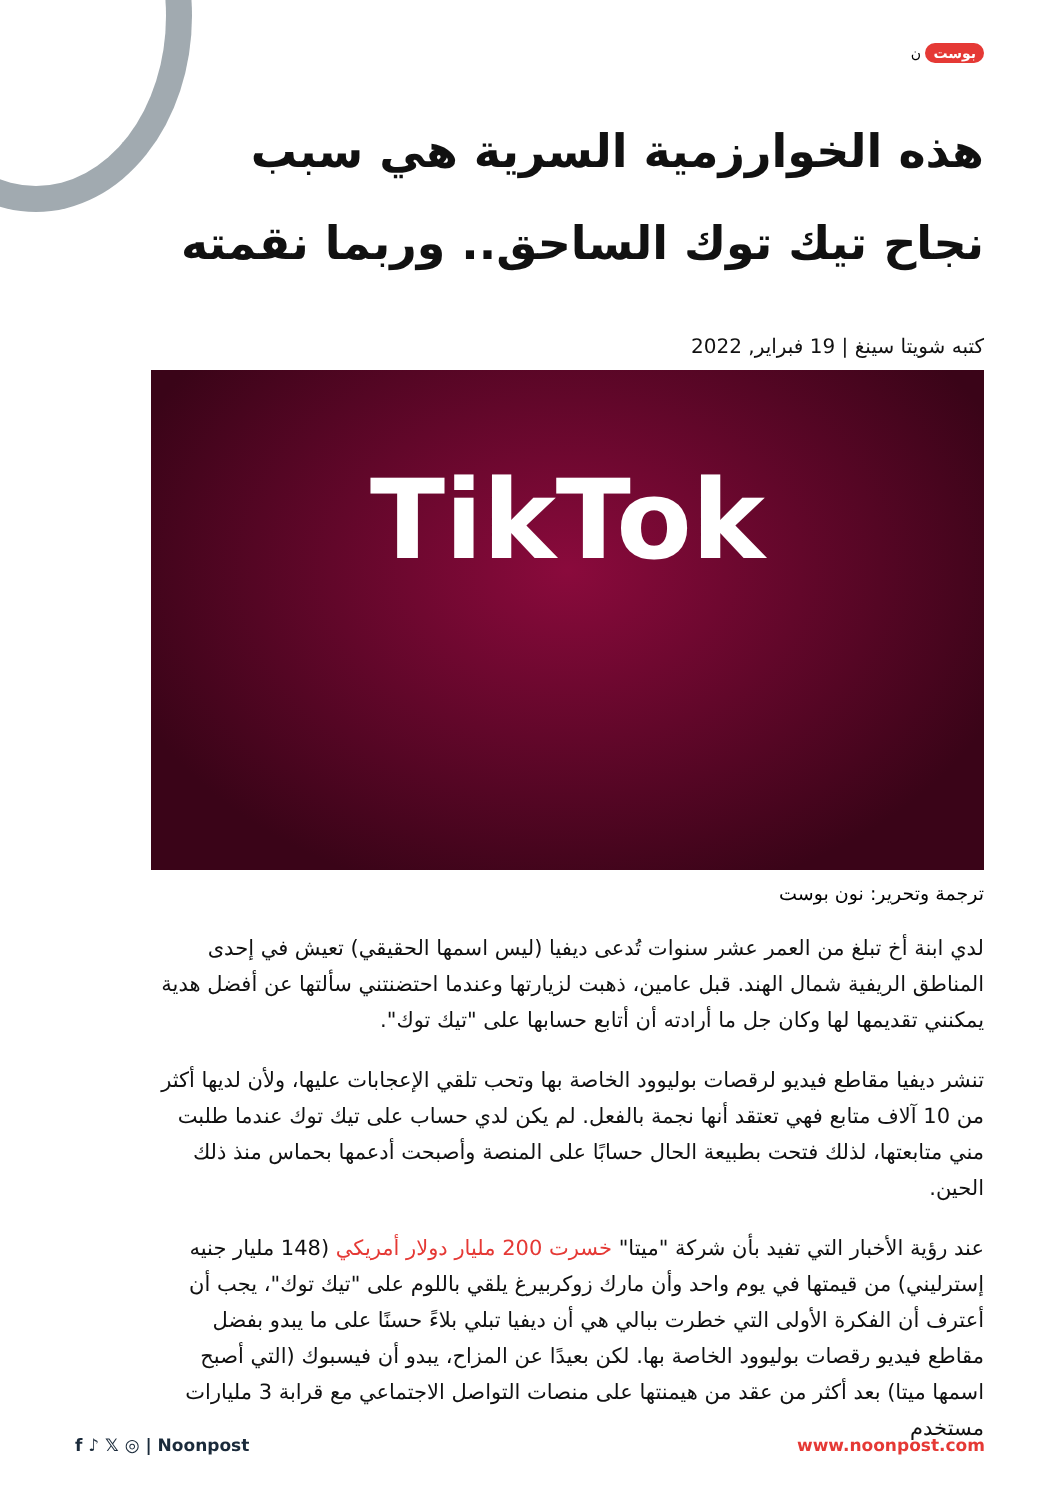بوست ن
هذه الخوارزمية السرية هي سبب نجاح تيك توك الساحق.. وربما نقمته
كتبه شويتا سينغ | 19 فبراير, 2022
TikTok
ترجمة وتحرير: نون بوست
لدي ابنة أخ تبلغ من العمر عشر سنوات تُدعى ديفيا (ليس اسمها الحقيقي) تعيش في إحدى المناطق الريفية شمال الهند. قبل عامين، ذهبت لزيارتها وعندما احتضنتني سألتها عن أفضل هدية يمكنني تقديمها لها وكان جل ما أرادته أن أتابع حسابها على "تيك توك".
تنشر ديفيا مقاطع فيديو لرقصات بوليوود الخاصة بها وتحب تلقي الإعجابات عليها، ولأن لديها أكثر من 10 آلاف متابع فهي تعتقد أنها نجمة بالفعل. لم يكن لدي حساب على تيك توك عندما طلبت مني متابعتها، لذلك فتحت بطبيعة الحال حسابًا على المنصة وأصبحت أدعمها بحماس منذ ذلك الحين.
عند رؤية الأخبار التي تفيد بأن شركة "ميتا" خسرت 200 مليار دولار أمريكي (148 مليار جنيه إسترليني) من قيمتها في يوم واحد وأن مارك زوكربيرغ يلقي باللوم على "تيك توك"، يجب أن أعترف أن الفكرة الأولى التي خطرت ببالي هي أن ديفيا تبلي بلاءً حسنًا على ما يبدو بفضل مقاطع فيديو رقصات بوليوود الخاصة بها. لكن بعيدًا عن المزاح، يبدو أن فيسبوك (التي أصبح اسمها ميتا) بعد أكثر من عقد من هيمنتها على منصات التواصل الاجتماعي مع قرابة 3 مليارات مستخدم
f ♪ 𝕏 ◎ | Noonpost www.noonpost.com